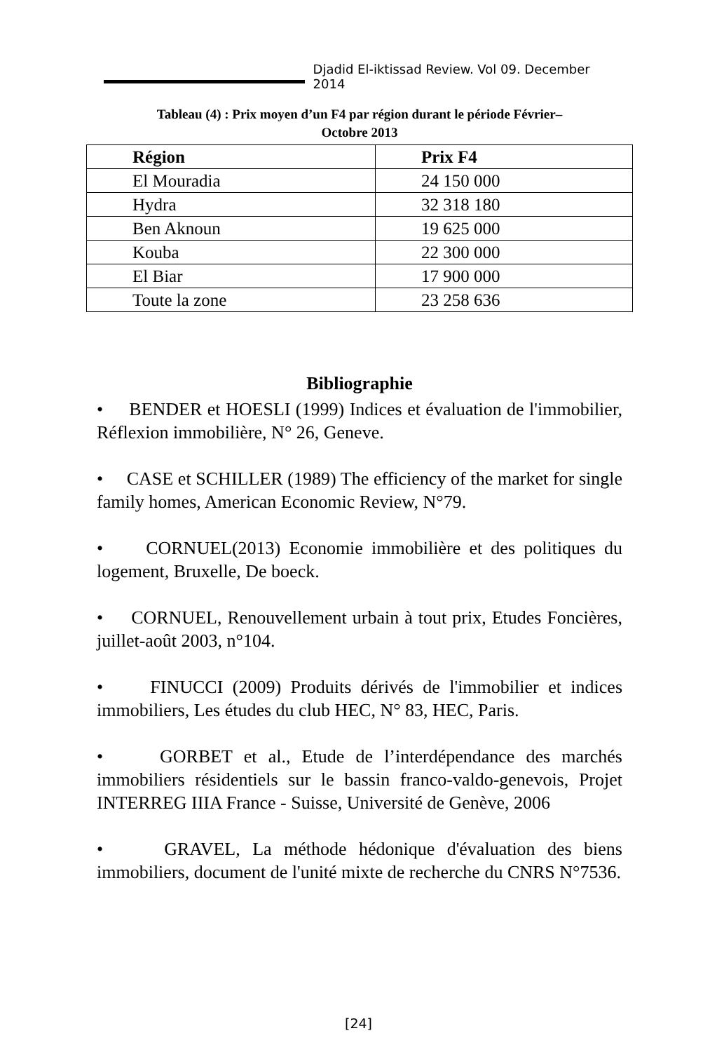Djadid El-iktissad Review. Vol 09. December 2014
Tableau (4) : Prix moyen d’un F4 par région durant le période Février–
Octobre 2013
| Région | Prix F4 |
| --- | --- |
| El Mouradia | 24 150 000 |
| Hydra | 32 318 180 |
| Ben Aknoun | 19 625 000 |
| Kouba | 22 300 000 |
| El Biar | 17 900 000 |
| Toute la zone | 23 258 636 |
Bibliographie
• BENDER et HOESLI (1999) Indices et évaluation de l'immobilier, Réflexion immobilière, N° 26, Geneve.
• CASE et SCHILLER (1989) The efficiency of the market for single family homes, American Economic Review, N°79.
• CORNUEL(2013) Economie immobilière et des politiques du logement, Bruxelle, De boeck.
• CORNUEL, Renouvellement urbain à tout prix, Etudes Foncières, juillet-août 2003, n°104.
• FINUCCI (2009) Produits dérivés de l'immobilier et indices immobiliers, Les études du club HEC, N° 83, HEC, Paris.
• GORBET et al., Etude de l’interdépendance des marchés immobiliers résidentiels sur le bassin franco-valdo-genevois, Projet INTERREG IIIA France - Suisse, Université de Genève, 2006
• GRAVEL, La méthode hédonique d'évaluation des biens immobiliers, document de l'unité mixte de recherche du CNRS N°7536.
[24]